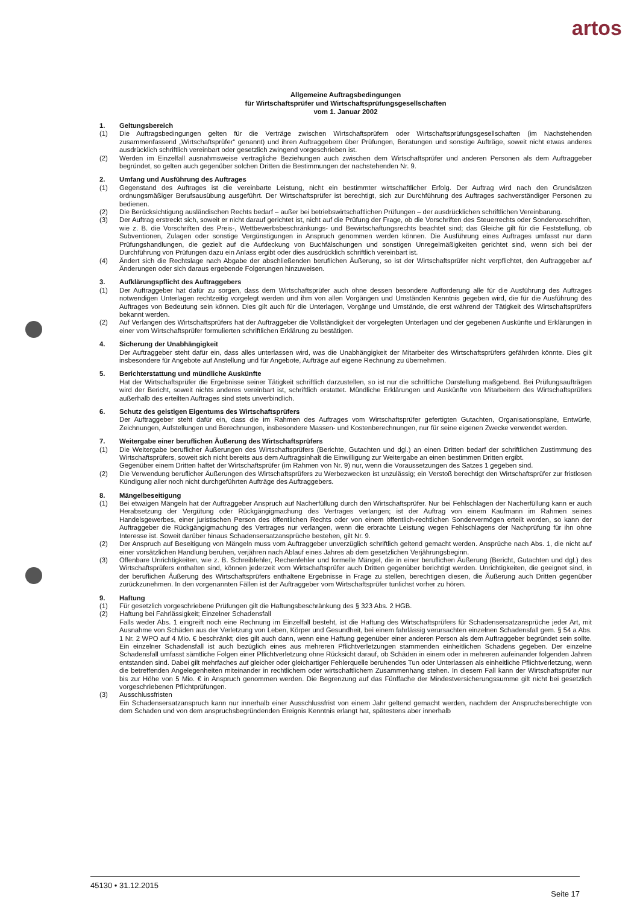artos
Allgemeine Auftragsbedingungen
für Wirtschaftsprüfer und Wirtschaftsprüfungsgesellschaften
vom 1. Januar 2002
1. Geltungsbereich
(1) Die Auftragsbedingungen gelten für die Verträge zwischen Wirtschaftsprüfern oder Wirtschaftsprüfungsgesellschaften (im Nachstehenden zusammenfassend „Wirtschaftsprüfer“ genannt) und ihren Auftraggebern über Prüfungen, Beratungen und sonstige Aufträge, soweit nicht etwas anderes ausdrücklich schriftlich vereinbart oder gesetzlich zwingend vorgeschrieben ist.
(2) Werden im Einzelfall ausnahmsweise vertragliche Beziehungen auch zwischen dem Wirtschaftsprüfer und anderen Personen als dem Auftraggeber begründet, so gelten auch gegenüber solchen Dritten die Bestimmungen der nachstehenden Nr. 9.
2. Umfang und Ausführung des Auftrages
(1) Gegenstand des Auftrages ist die vereinbarte Leistung, nicht ein bestimmter wirtschaftlicher Erfolg. Der Auftrag wird nach den Grundsätzen ordnungsmäßiger Berufsausübung ausgeführt. Der Wirtschaftsprüfer ist berechtigt, sich zur Durchführung des Auftrages sachverständiger Personen zu bedienen.
(2) Die Berücksichtigung ausländischen Rechts bedarf – außer bei betriebswirtschaftlichen Prüfungen – der ausdrücklichen schriftlichen Vereinbarung.
(3) Der Auftrag erstreckt sich, soweit er nicht darauf gerichtet ist, nicht auf die Prüfung der Frage, ob die Vorschriften des Steuerrechts oder Sondervorschriften, wie z. B. die Vorschriften des Preis-, Wettbewerbsbeschränkungs- und Bewirtschaftungsrechts beachtet sind; das Gleiche gilt für die Feststellung, ob Subventionen, Zulagen oder sonstige Vergünstigungen in Anspruch genommen werden können. Die Ausführung eines Auftrages umfasst nur dann Prüfungshandlungen, die gezielt auf die Aufdeckung von Buchfälschungen und sonstigen Unregelmäßigkeiten gerichtet sind, wenn sich bei der Durchführung von Prüfungen dazu ein Anlass ergibt oder dies ausdrücklich schriftlich vereinbart ist.
(4) Ändert sich die Rechtslage nach Abgabe der abschließenden beruflichen Äußerung, so ist der Wirtschaftsprüfer nicht verpflichtet, den Auftraggeber auf Änderungen oder sich daraus ergebende Folgerungen hinzuweisen.
3. Aufklärungspflicht des Auftraggebers
(1) Der Auftraggeber hat dafür zu sorgen, dass dem Wirtschaftsprüfer auch ohne dessen besondere Aufforderung alle für die Ausführung des Auftrages notwendigen Unterlagen rechtzeitig vorgelegt werden und ihm von allen Vorgängen und Umständen Kenntnis gegeben wird, die für die Ausführung des Auftrages von Bedeutung sein können. Dies gilt auch für die Unterlagen, Vorgänge und Umstände, die erst während der Tätigkeit des Wirtschaftsprüfers bekannt werden.
(2) Auf Verlangen des Wirtschaftsprüfers hat der Auftraggeber die Vollständigkeit der vorgelegten Unterlagen und der gegebenen Auskünfte und Erklärungen in einer vom Wirtschaftsprüfer formulierten schriftlichen Erklärung zu bestätigen.
4. Sicherung der Unabhängigkeit
Der Auftraggeber steht dafür ein, dass alles unterlassen wird, was die Unabhängigkeit der Mitarbeiter des Wirtschaftsprüfers gefährden könnte. Dies gilt insbesondere für Angebote auf Anstellung und für Angebote, Aufträge auf eigene Rechnung zu übernehmen.
5. Berichterstattung und mündliche Auskünfte
Hat der Wirtschaftsprüfer die Ergebnisse seiner Tätigkeit schriftlich darzustellen, so ist nur die schriftliche Darstellung maßgebend. Bei Prüfungsaufträgen wird der Bericht, soweit nichts anderes vereinbart ist, schriftlich erstattet. Mündliche Erklärungen und Auskünfte von Mitarbeitern des Wirtschaftsprüfers außerhalb des erteilten Auftrages sind stets unverbindlich.
6. Schutz des geistigen Eigentums des Wirtschaftsprüfers
Der Auftraggeber steht dafür ein, dass die im Rahmen des Auftrages vom Wirtschaftsprüfer gefertigten Gutachten, Organisationspläne, Entwürfe, Zeichnungen, Aufstellungen und Berechnungen, insbesondere Massen- und Kostenberechnungen, nur für seine eigenen Zwecke verwendet werden.
7. Weitergabe einer beruflichen Äußerung des Wirtschaftsprüfers
(1) Die Weitergabe beruflicher Äußerungen des Wirtschaftsprüfers (Berichte, Gutachten und dgl.) an einen Dritten bedarf der schriftlichen Zustimmung des Wirtschaftsprüfers, soweit sich nicht bereits aus dem Auftragsinhalt die Einwilligung zur Weitergabe an einen bestimmen Dritten ergibt.
Gegenüber einem Dritten haftet der Wirtschaftsprüfer (im Rahmen von Nr. 9) nur, wenn die Voraussetzungen des Satzes 1 gegeben sind.
(2) Die Verwendung beruflicher Äußerungen des Wirtschaftsprüfers zu Werbezwecken ist unzulässig; ein Verstoß berechtigt den Wirtschaftsprüfer zur fristlosen Kündigung aller noch nicht durchgeführten Aufträge des Auftraggebers.
8. Mängelbeseitigung
(1) Bei etwaigen Mängeln hat der Auftraggeber Anspruch auf Nacherfüllung durch den Wirtschaftsprüfer. Nur bei Fehlschlagen der Nacherfüllung kann er auch Herabsetzung der Vergütung oder Rückgängigmachung des Vertrages verlangen; ist der Auftrag von einem Kaufmann im Rahmen seines Handelsgewerbes, einer juristischen Person des öffentlichen Rechts oder von einem öffentlich-rechtlichen Sondervermögen erteilt worden, so kann der Auftraggeber die Rückgängigmachung des Vertrages nur verlangen, wenn die erbrachte Leistung wegen Fehlschlagens der Nachprüfung für ihn ohne Interesse ist. Soweit darüber hinaus Schadensersatzansprüche bestehen, gilt Nr. 9.
(2) Der Anspruch auf Beseitigung von Mängeln muss vom Auftraggeber unverzüglich schriftlich geltend gemacht werden. Ansprüche nach Abs. 1, die nicht auf einer vorsätzlichen Handlung beruhen, verjähren nach Ablauf eines Jahres ab dem gesetzlichen Verjährungsbeginn.
(3) Offenbare Unrichtigkeiten, wie z. B. Schreibfehler, Rechenfehler und formelle Mängel, die in einer beruflichen Äußerung (Bericht, Gutachten und dgl.) des Wirtschaftsprüfers enthalten sind, können jederzeit vom Wirtschaftsprüfer auch Dritten gegenüber berichtigt werden. Unrichtigkeiten, die geeignet sind, in der beruflichen Äußerung des Wirtschaftsprüfers enthaltene Ergebnisse in Frage zu stellen, berechtigen diesen, die Äußerung auch Dritten gegenüber zurückzunehmen. In den vorgenannten Fällen ist der Auftraggeber vom Wirtschaftsprüfer tunlichst vorher zu hören.
9. Haftung
(1) Für gesetzlich vorgeschriebene Prüfungen gilt die Haftungsbeschränkung des § 323 Abs. 2 HGB.
(2) Haftung bei Fahrlässigkeit; Einzelner Schadensfall
Falls weder Abs. 1 eingreift noch eine Rechnung im Einzelfall besteht, ist die Haftung des Wirtschaftsprüfers für Schadensersatzansprüche jeder Art, mit Ausnahme von Schäden aus der Verletzung von Leben, Körper und Gesundheit, bei einem fahrlässig verursachten einzelnen Schadensfall gem. § 54 a Abs. 1 Nr. 2 WPO auf 4 Mio. € beschränkt; dies gilt auch dann, wenn eine Haftung gegenüber einer anderen Person als dem Auftraggeber begründet sein sollte. Ein einzelner Schadensfall ist auch bezüglich eines aus mehreren Pflichtverletzungen stammenden einheitlichen Schadens gegeben. Der einzelne Schadensfall umfasst sämtliche Folgen einer Pflichtverletzung ohne Rücksicht darauf, ob Schäden in einem oder in mehreren aufeinander folgenden Jahren entstanden sind. Dabei gilt mehrfaches auf gleicher oder gleichartiger Fehlerquelle beruhendes Tun oder Unterlassen als einheitliche Pflichtverletzung, wenn die betreffenden Angelegenheiten miteinander in rechtlichem oder wirtschaftlichem Zusammenhang stehen. In diesem Fall kann der Wirtschaftsprüfer nur bis zur Höhe von 5 Mio. € in Anspruch genommen werden. Die Begrenzung auf das Fünffache der Mindestversicherungssumme gilt nicht bei gesetzlich vorgeschriebenen Pflichtprüfungen.
(3) Ausschlussfristen
Ein Schadensersatzanspruch kann nur innerhalb einer Ausschlussfrist von einem Jahr geltend gemacht werden, nachdem der Anspruchsberechtigte von dem Schaden und von dem anspruchsbegründenden Ereignis Kenntnis erlangt hat, spätestens aber innerhalb
45130 • 31.12.2015 Seite 17